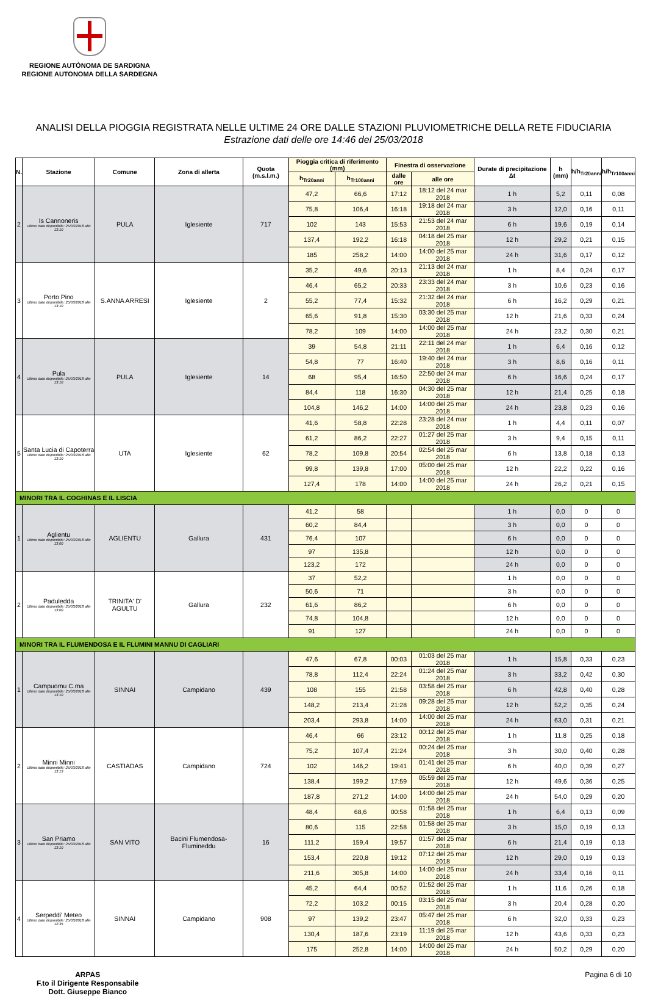REGIONE AUTÒNOMA DE SARDIGNA
REGIONE AUTONOMA DELLA SARDEGNA
ANALISI DELLA PIOGGIA REGISTRATA NELLE ULTIME 24 ORE DALLE STAZIONI PLUVIOMETRICHE DELLA RETE FIDUCIARIA
Estrazione dati delle ore 14:46 del 25/03/2018
| N. | Stazione | Comune | Zona di allerta | Quota (m.s.l.m.) | Pioggia critica di riferimento (mm) | | Finestra di osservazione | | Durate di precipitazione Δt | h (mm) | h/h<sub>Tr20anni</sub> | h/h<sub>Tr100anni</sub> |
| --- | --- | --- | --- | --- | --- | --- | --- | --- | --- | --- | --- | --- |
| | | | | | h<sub>Tr20anni</sub> | h<sub>Tr100anni</sub> | dalle ore | alle ore | | | | |
| 2 | Is Cannoneris Ultimo dato disponibile: 25/03/2018 alle 13:10 | PULA | Iglesiente | 717 | 47,2 | 66,6 | 17:12 | 18:12 del 24 mar 2018 | 1 h | 5,2 | 0,11 | 0,08 |
| | | | | | 75,8 | 106,4 | 16:18 | 19:18 del 24 mar 2018 | 3 h | 12,0 | 0,16 | 0,11 |
| | | | | | 102 | 143 | 15:53 | 21:53 del 24 mar 2018 | 6 h | 19,6 | 0,19 | 0,14 |
| | | | | | 137,4 | 192,2 | 16:18 | 04:18 del 25 mar 2018 | 12 h | 29,2 | 0,21 | 0,15 |
| | | | | | 185 | 258,2 | 14:00 | 14:00 del 25 mar 2018 | 24 h | 31,6 | 0,17 | 0,12 |
| 3 | Porto Pino Ultimo dato disponibile: 25/03/2018 alle 13:10 | S.ANNA ARRESI | Iglesiente | 2 | 35,2 | 49,6 | 20:13 | 21:13 del 24 mar 2018 | 1 h | 8,4 | 0,24 | 0,17 |
| | | | | | 46,4 | 65,2 | 20:33 | 23:33 del 24 mar 2018 | 3 h | 10,6 | 0,23 | 0,16 |
| | | | | | 55,2 | 77,4 | 15:32 | 21:32 del 24 mar 2018 | 6 h | 16,2 | 0,29 | 0,21 |
| | | | | | 65,6 | 91,8 | 15:30 | 03:30 del 25 mar 2018 | 12 h | 21,6 | 0,33 | 0,24 |
| | | | | | 78,2 | 109 | 14:00 | 14:00 del 25 mar 2018 | 24 h | 23,2 | 0,30 | 0,21 |
| 4 | Pula Ultimo dato disponibile: 25/03/2018 alle 13:10 | PULA | Iglesiente | 14 | 39 | 54,8 | 21:11 | 22:11 del 24 mar 2018 | 1 h | 6,4 | 0,16 | 0,12 |
| | | | | | 54,8 | 77 | 16:40 | 19:40 del 24 mar 2018 | 3 h | 8,6 | 0,16 | 0,11 |
| | | | | | 68 | 95,4 | 16:50 | 22:50 del 24 mar 2018 | 6 h | 16,6 | 0,24 | 0,17 |
| | | | | | 84,4 | 118 | 16:30 | 04:30 del 25 mar 2018 | 12 h | 21,4 | 0,25 | 0,18 |
| | | | | | 104,8 | 146,2 | 14:00 | 14:00 del 25 mar 2018 | 24 h | 23,8 | 0,23 | 0,16 |
| 5 | Santa Lucia di Capoterra Ultimo dato disponibile: 25/03/2018 alle 13:10 | UTA | Iglesiente | 62 | 41,6 | 58,8 | 22:28 | 23:28 del 24 mar 2018 | 1 h | 4,4 | 0,11 | 0,07 |
| | | | | | 61,2 | 86,2 | 22:27 | 01:27 del 25 mar 2018 | 3 h | 9,4 | 0,15 | 0,11 |
| | | | | | 78,2 | 109,8 | 20:54 | 02:54 del 25 mar 2018 | 6 h | 13,8 | 0,18 | 0,13 |
| | | | | | 99,8 | 139,8 | 17:00 | 05:00 del 25 mar 2018 | 12 h | 22,2 | 0,22 | 0,16 |
| | | | | | 127,4 | 178 | 14:00 | 14:00 del 25 mar 2018 | 24 h | 26,2 | 0,21 | 0,15 |
| MINORI TRA IL COGHINAS E IL LISCIA | | | | | | | | | | | | |
| 1 | Aglientu Ultimo dato disponibile: 25/03/2018 alle 13:00 | AGLIENTU | Gallura | 431 | 41,2 | 58 | | | 1 h | 0,0 | 0 | 0 |
| | | | | | 60,2 | 84,4 | | | 3 h | 0,0 | 0 | 0 |
| | | | | | 76,4 | 107 | | | 6 h | 0,0 | 0 | 0 |
| | | | | | 97 | 135,8 | | | 12 h | 0,0 | 0 | 0 |
| | | | | | 123,2 | 172 | | | 24 h | 0,0 | 0 | 0 |
| 2 | Paduledda Ultimo dato disponibile: 25/03/2018 alle 13:00 | TRINITA' D' AGULTU | Gallura | 232 | 37 | 52,2 | | | 1 h | 0,0 | 0 | 0 |
| | | | | | 50,6 | 71 | | | 3 h | 0,0 | 0 | 0 |
| | | | | | 61,6 | 86,2 | | | 6 h | 0,0 | 0 | 0 |
| | | | | | 74,8 | 104,8 | | | 12 h | 0,0 | 0 | 0 |
| | | | | | 91 | 127 | | | 24 h | 0,0 | 0 | 0 |
| MINORI TRA IL FLUMENDOSA E IL FLUMINI MANNU DI CAGLIARI | | | | | | | | | | | | |
| 1 | Campuomu C.ma Ultimo dato disponibile: 25/03/2018 alle 13:10 | SINNAI | Campidano | 439 | 47,6 | 67,8 | 00:03 | 01:03 del 25 mar 2018 | 1 h | 15,8 | 0,33 | 0,23 |
| | | | | | 78,8 | 112,4 | 22:24 | 01:24 del 25 mar 2018 | 3 h | 33,2 | 0,42 | 0,30 |
| | | | | | 108 | 155 | 21:58 | 03:58 del 25 mar 2018 | 6 h | 42,8 | 0,40 | 0,28 |
| | | | | | 148,2 | 213,4 | 21:28 | 09:28 del 25 mar 2018 | 12 h | 52,2 | 0,35 | 0,24 |
| | | | | | 203,4 | 293,8 | 14:00 | 14:00 del 25 mar 2018 | 24 h | 63,0 | 0,31 | 0,21 |
| 2 | Minni Minni Ultimo dato disponibile: 25/03/2018 alle 13:13 | CASTIADAS | Campidano | 724 | 46,4 | 66 | 23:12 | 00:12 del 25 mar 2018 | 1 h | 11,8 | 0,25 | 0,18 |
| | | | | | 75,2 | 107,4 | 21:24 | 00:24 del 25 mar 2018 | 3 h | 30,0 | 0,40 | 0,28 |
| | | | | | 102 | 146,2 | 19:41 | 01:41 del 25 mar 2018 | 6 h | 40,0 | 0,39 | 0,27 |
| | | | | | 138,4 | 199,2 | 17:59 | 05:59 del 25 mar 2018 | 12 h | 49,6 | 0,36 | 0,25 |
| | | | | | 187,8 | 271,2 | 14:00 | 14:00 del 25 mar 2018 | 24 h | 54,0 | 0,29 | 0,20 |
| 3 | San Priamo Ultimo dato disponibile: 25/03/2018 alle 13:10 | SAN VITO | Bacini Flumendosa-Flumineddu | 16 | 48,4 | 68,6 | 00:58 | 01:58 del 25 mar 2018 | 1 h | 6,4 | 0,13 | 0,09 |
| | | | | | 80,6 | 115 | 22:58 | 01:58 del 25 mar 2018 | 3 h | 15,0 | 0,19 | 0,13 |
| | | | | | 111,2 | 159,4 | 19:57 | 01:57 del 25 mar 2018 | 6 h | 21,4 | 0,19 | 0,13 |
| | | | | | 153,4 | 220,8 | 19:12 | 07:12 del 25 mar 2018 | 12 h | 29,0 | 0,19 | 0,13 |
| | | | | | 211,6 | 305,8 | 14:00 | 14:00 del 25 mar 2018 | 24 h | 33,4 | 0,16 | 0,11 |
| 4 | Serpeddi' Meteo Ultimo dato disponibile: 25/03/2018 alle 12:35 | SINNAI | Campidano | 908 | 45,2 | 64,4 | 00:52 | 01:52 del 25 mar 2018 | 1 h | 11,6 | 0,26 | 0,18 |
| | | | | | 72,2 | 103,2 | 00:15 | 03:15 del 25 mar 2018 | 3 h | 20,4 | 0,28 | 0,20 |
| | | | | | 97 | 139,2 | 23:47 | 05:47 del 25 mar 2018 | 6 h | 32,0 | 0,33 | 0,23 |
| | | | | | 130,4 | 187,6 | 23:19 | 11:19 del 25 mar 2018 | 12 h | 43,6 | 0,33 | 0,23 |
| | | | | | 175 | 252,8 | 14:00 | 14:00 del 25 mar 2018 | 24 h | 50,2 | 0,29 | 0,20 |
ARPAS
F.to il Dirigente Responsabile
Dott. Giuseppe Bianco
Pagina 6 di 10